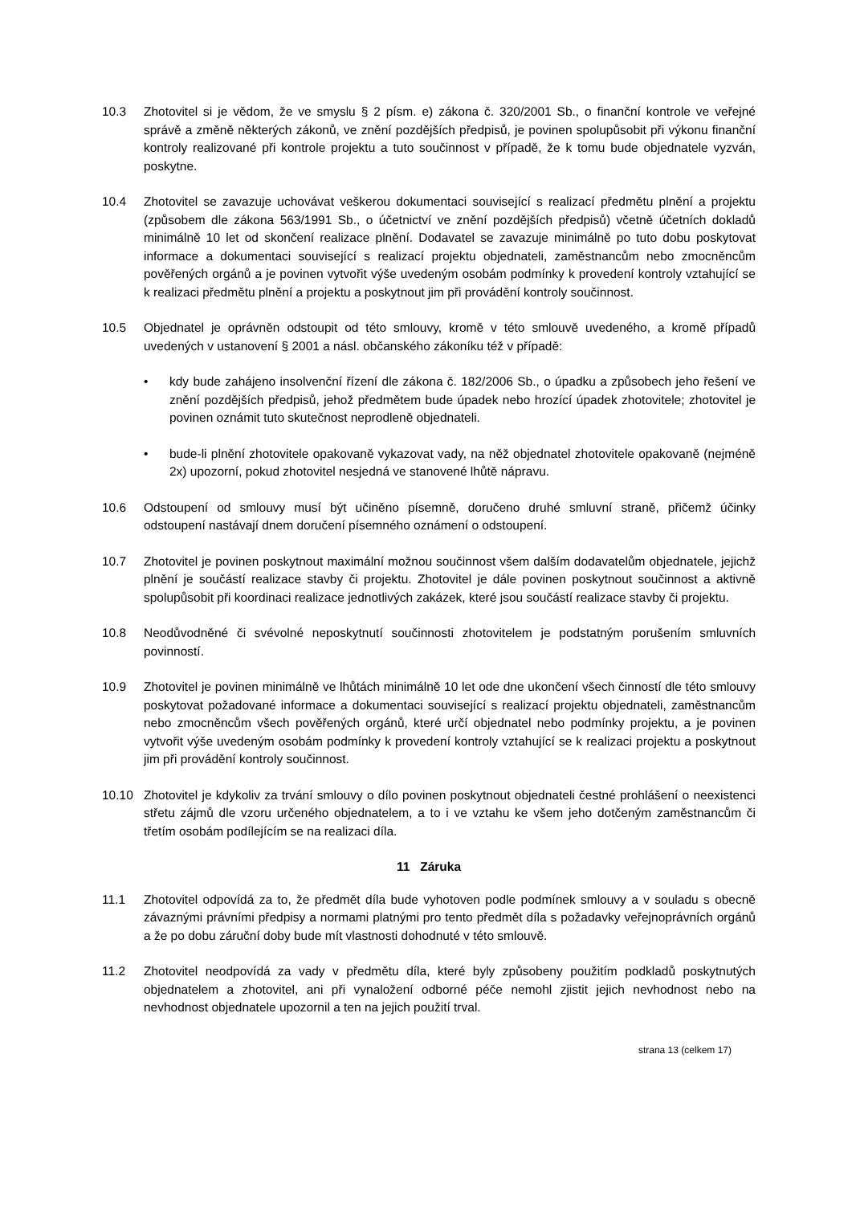10.3 Zhotovitel si je vědom, že ve smyslu § 2 písm. e) zákona č. 320/2001 Sb., o finanční kontrole ve veřejné správě a změně některých zákonů, ve znění pozdějších předpisů, je povinen spolupůsobit při výkonu finanční kontroly realizované při kontrole projektu a tuto součinnost v případě, že k tomu bude objednatele vyzván, poskytne.
10.4 Zhotovitel se zavazuje uchovávat veškerou dokumentaci související s realizací předmětu plnění a projektu (způsobem dle zákona 563/1991 Sb., o účetnictví ve znění pozdějších předpisů) včetně účetních dokladů minimálně 10 let od skončení realizace plnění. Dodavatel se zavazuje minimálně po tuto dobu poskytovat informace a dokumentaci související s realizací projektu objednateli, zaměstnancům nebo zmocněncům pověřených orgánů a je povinen vytvořit výše uvedeným osobám podmínky k provedení kontroly vztahující se k realizaci předmětu plnění a projektu a poskytnout jim při provádění kontroly součinnost.
10.5 Objednatel je oprávněn odstoupit od této smlouvy, kromě v této smlouvě uvedeného, a kromě případů uvedených v ustanovení § 2001 a násl. občanského zákoníku též v případě:
• kdy bude zahájeno insolvenční řízení dle zákona č. 182/2006 Sb., o úpadku a způsobech jeho řešení ve znění pozdějších předpisů, jehož předmětem bude úpadek nebo hrozící úpadek zhotovitele; zhotovitel je povinen oznámit tuto skutečnost neprodleně objednateli.
• bude-li plnění zhotovitele opakovaně vykazovat vady, na něž objednatel zhotovitele opakovaně (nejméně 2x) upozorní, pokud zhotovitel nesjedná ve stanovené lhůtě nápravu.
10.6 Odstoupení od smlouvy musí být učiněno písemně, doručeno druhé smluvní straně, přičemž účinky odstoupení nastávají dnem doručení písemného oznámení o odstoupení.
10.7 Zhotovitel je povinen poskytnout maximální možnou součinnost všem dalším dodavatelům objednatele, jejichž plnění je součástí realizace stavby či projektu. Zhotovitel je dále povinen poskytnout součinnost a aktivně spolupůsobit při koordinaci realizace jednotlivých zakázek, které jsou součástí realizace stavby či projektu.
10.8 Neodůvodněné či svévolné neposkytnutí součinnosti zhotovitelem je podstatným porušením smluvních povinností.
10.9 Zhotovitel je povinen minimálně ve lhůtách minimálně 10 let ode dne ukončení všech činností dle této smlouvy poskytovat požadované informace a dokumentaci související s realizací projektu objednateli, zaměstnancům nebo zmocněncům všech pověřených orgánů, které určí objednatel nebo podmínky projektu, a je povinen vytvořit výše uvedeným osobám podmínky k provedení kontroly vztahující se k realizaci projektu a poskytnout jim při provádění kontroly součinnost.
10.10 Zhotovitel je kdykoliv za trvání smlouvy o dílo povinen poskytnout objednateli čestné prohlášení o neexistenci střetu zájmů dle vzoru určeného objednatelem, a to i ve vztahu ke všem jeho dotčeným zaměstnancům či třetím osobám podílejícím se na realizaci díla.
11 Záruka
11.1 Zhotovitel odpovídá za to, že předmět díla bude vyhotoven podle podmínek smlouvy a v souladu s obecně závaznými právními předpisy a normami platnými pro tento předmět díla s požadavky veřejnoprávních orgánů a že po dobu záruční doby bude mít vlastnosti dohodnuté v této smlouvě.
11.2 Zhotovitel neodpovídá za vady v předmětu díla, které byly způsobeny použitím podkladů poskytnutých objednatelem a zhotovitel, ani při vynaložení odborné péče nemohl zjistit jejich nevhodnost nebo na nevhodnost objednatele upozornil a ten na jejich použití trval.
strana 13 (celkem 17)